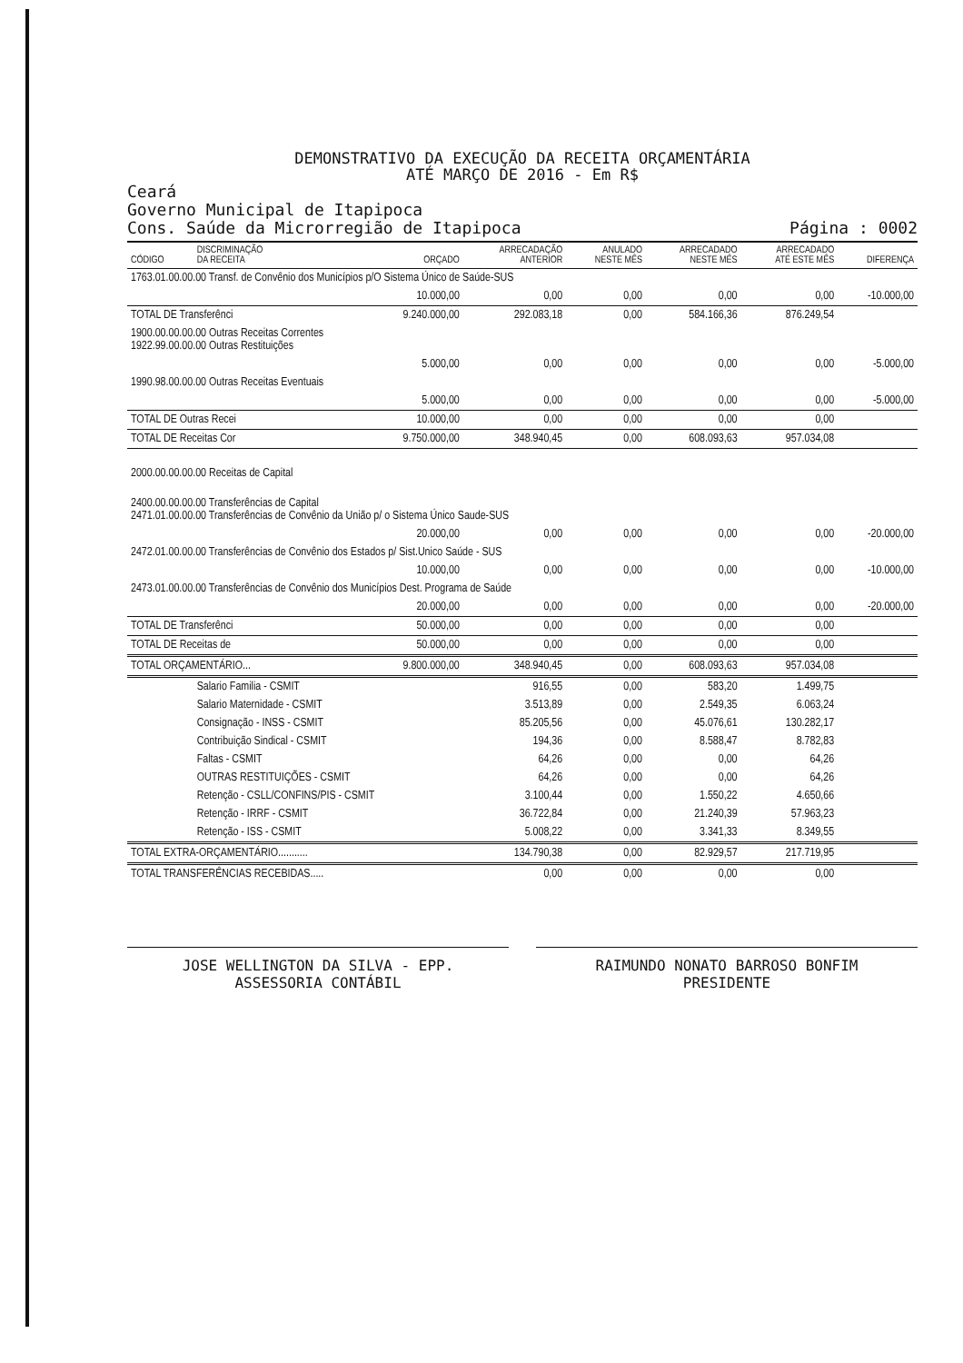DEMONSTRATIVO DA EXECUÇÃO DA RECEITA ORÇAMENTÁRIA
ATÉ MARÇO DE 2016 - Em R$
Ceará
Governo Municipal de Itapipoca
Cons. Saúde da Microrregião de Itapipoca
Página : 0002
| CÓDIGO | DISCRIMINAÇÃO DA RECEITA | ORÇADO | ARRECADAÇÃO ANTERIOR | ANULADO NESTE MÊS | ARRECADADO NESTE MÊS | ARRECADADO ATÉ ESTE MÊS | DIFERENÇA |
| --- | --- | --- | --- | --- | --- | --- | --- |
| 1763.01.00.00.00 Transf. de Convênio dos Municípios p/O Sistema Único de Saúde-SUS | | | | | | | |
| | | 10.000,00 | 0,00 | 0,00 | 0,00 | 0,00 | -10.000,00 |
| TOTAL DE Transferênci | | 9.240.000,00 | 292.083,18 | 0,00 | 584.166,36 | 876.249,54 | |
| 1900.00.00.00.00 Outras Receitas Correntes 1922.99.00.00.00 Outras Restituições | | | | | | | |
| | | 5.000,00 | 0,00 | 0,00 | 0,00 | 0,00 | -5.000,00 |
| 1990.98.00.00.00 Outras Receitas Eventuais | | | | | | | |
| | | 5.000,00 | 0,00 | 0,00 | 0,00 | 0,00 | -5.000,00 |
| TOTAL DE Outras Recei | | 10.000,00 | 0,00 | 0,00 | 0,00 | 0,00 | |
| TOTAL DE Receitas Cor | | 9.750.000,00 | 348.940,45 | 0,00 | 608.093,63 | 957.034,08 | |
| 2000.00.00.00.00 Receitas de Capital | | | | | | | |
| 2400.00.00.00.00 Transferências de Capital 2471.01.00.00.00 Transferências de Convênio da União p/ o Sistema Único Saude-SUS | | | | | | | |
| | | 20.000,00 | 0,00 | 0,00 | 0,00 | 0,00 | -20.000,00 |
| 2472.01.00.00.00 Transferências de Convênio dos Estados p/ Sist.Unico Saúde - SUS | | | | | | | |
| | | 10.000,00 | 0,00 | 0,00 | 0,00 | 0,00 | -10.000,00 |
| 2473.01.00.00.00 Transferências de Convênio dos Municípios Dest. Programa de Saúde | | | | | | | |
| | | 20.000,00 | 0,00 | 0,00 | 0,00 | 0,00 | -20.000,00 |
| TOTAL DE Transferênci | | 50.000,00 | 0,00 | 0,00 | 0,00 | 0,00 | |
| TOTAL DE Receitas de | | 50.000,00 | 0,00 | 0,00 | 0,00 | 0,00 | |
| TOTAL ORÇAMENTÁRIO... | | 9.800.000,00 | 348.940,45 | 0,00 | 608.093,63 | 957.034,08 | |
| | Salario Familia - CSMIT | | 916,55 | 0,00 | 583,20 | 1.499,75 | |
| | Salario Maternidade - CSMIT | | 3.513,89 | 0,00 | 2.549,35 | 6.063,24 | |
| | Consignação - INSS - CSMIT | | 85.205,56 | 0,00 | 45.076,61 | 130.282,17 | |
| | Contribuição Sindical - CSMIT | | 194,36 | 0,00 | 8.588,47 | 8.782,83 | |
| | Faltas - CSMIT | | 64,26 | 0,00 | 0,00 | 64,26 | |
| | OUTRAS RESTITUIÇÕES - CSMIT | | 64,26 | 0,00 | 0,00 | 64,26 | |
| | Retenção - CSLL/CONFINS/PIS - CSMIT | | 3.100,44 | 0,00 | 1.550,22 | 4.650,66 | |
| | Retenção - IRRF - CSMIT | | 36.722,84 | 0,00 | 21.240,39 | 57.963,23 | |
| | Retenção - ISS - CSMIT | | 5.008,22 | 0,00 | 3.341,33 | 8.349,55 | |
| TOTAL EXTRA-ORÇAMENTÁRIO........... | | | 134.790,38 | 0,00 | 82.929,57 | 217.719,95 | |
| TOTAL TRANSFERÊNCIAS RECEBIDAS..... | | | 0,00 | 0,00 | 0,00 | 0,00 | |
JOSE WELLINGTON DA SILVA - EPP.
ASSESSORIA CONTÁBIL
RAIMUNDO NONATO BARROSO BONFIM
PRESIDENTE